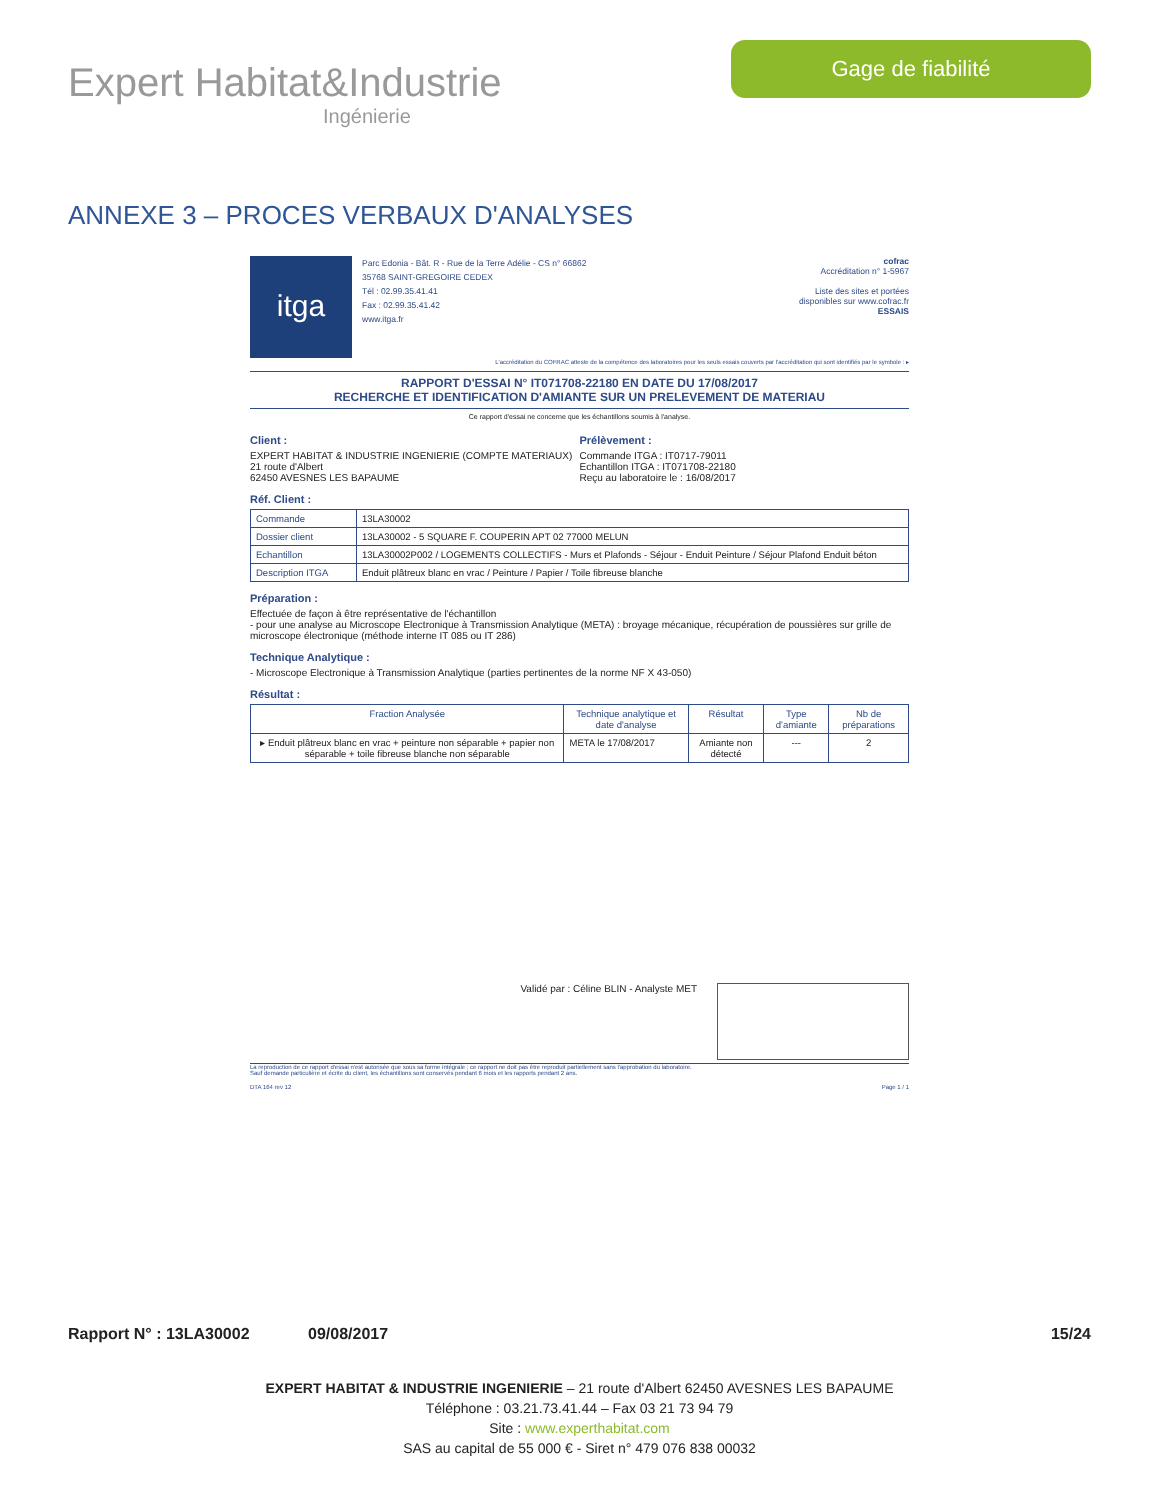Expert Habitat&Industrie
Ingénierie
Gage de fiabilité
ANNEXE 3 – PROCES VERBAUX D'ANALYSES
itga
Parc Edonia - Bât. R - Rue de la Terre Adélie - CS n° 66862
35768 SAINT-GREGOIRE CEDEX
Tél : 02.99.35.41.41
Fax : 02.99.35.41.42
www.itga.fr
cofrac
Accréditation n° 1-5967
Liste des sites et portées
disponibles sur www.cofrac.fr
ESSAIS
L'accréditation du COFRAC atteste de la compétence des laboratoires pour les seuls essais couverts par l'accréditation qui sont identifiés par le symbole : ▸
RAPPORT D'ESSAI N° IT071708-22180 EN DATE DU 17/08/2017
RECHERCHE ET IDENTIFICATION D'AMIANTE SUR UN PRELEVEMENT DE MATERIAU
Ce rapport d'essai ne concerne que les échantillons soumis à l'analyse.
Client :
EXPERT HABITAT & INDUSTRIE INGENIERIE (COMPTE MATERIAUX)
21 route d'Albert
62450 AVESNES LES BAPAUME
Prélèvement :
Commande ITGA : IT0717-79011
Echantillon ITGA : IT071708-22180
Reçu au laboratoire le : 16/08/2017
Réf. Client :
| Commande | 13LA30002 |
| Dossier client | 13LA30002 - 5 SQUARE F. COUPERIN APT 02 77000 MELUN |
| Echantillon | 13LA30002P002 / LOGEMENTS COLLECTIFS - Murs et Plafonds - Séjour - Enduit Peinture / Séjour Plafond Enduit béton |
| Description ITGA | Enduit plâtreux blanc en vrac / Peinture / Papier / Toile fibreuse blanche |
Préparation :
Effectuée de façon à être représentative de l'échantillon
- pour une analyse au Microscope Electronique à Transmission Analytique (META) : broyage mécanique, récupération de poussières sur grille de microscope électronique (méthode interne IT 085 ou IT 286)
Technique Analytique :
- Microscope Electronique à Transmission Analytique (parties pertinentes de la norme NF X 43-050)
Résultat :
| Fraction Analysée | Technique analytique et date d'analyse | Résultat | Type d'amiante | Nb de préparations |
| --- | --- | --- | --- | --- |
| ▸ Enduit plâtreux blanc en vrac + peinture non séparable + papier non séparable + toile fibreuse blanche non séparable | META le 17/08/2017 | Amiante non détecté | --- | 2 |
Validé par : Céline BLIN - Analyste MET
La reproduction de ce rapport d'essai n'est autorisée que sous sa forme intégrale ; ce rapport ne doit pas être reproduit partiellement sans l'approbation du laboratoire.
Sauf demande particulière et écrite du client, les échantillons sont conservés pendant 6 mois et les rapports pendant 2 ans.
DTA 164 rev 12 Page 1 / 1
Rapport N° : 13LA30002 09/08/2017 15/24
EXPERT HABITAT & INDUSTRIE INGENIERIE – 21 route d'Albert 62450 AVESNES LES BAPAUME
Téléphone : 03.21.73.41.44 – Fax 03 21 73 94 79
Site : www.experthabitat.com
SAS au capital de 55 000 € - Siret n° 479 076 838 00032